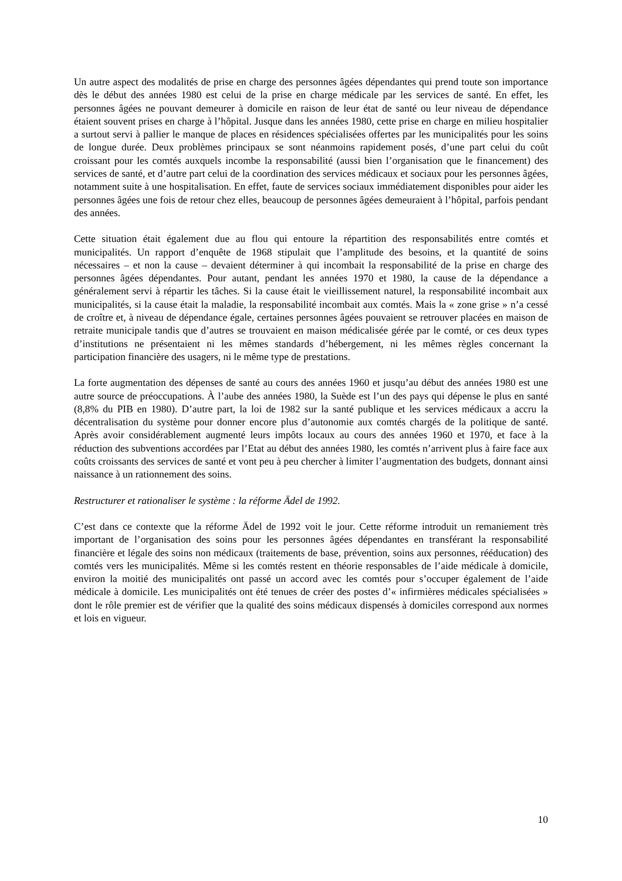Un autre aspect des modalités de prise en charge des personnes âgées dépendantes qui prend toute son importance dès le début des années 1980 est celui de la prise en charge médicale par les services de santé. En effet, les personnes âgées ne pouvant demeurer à domicile en raison de leur état de santé ou leur niveau de dépendance étaient souvent prises en charge à l’hôpital. Jusque dans les années 1980, cette prise en charge en milieu hospitalier a surtout servi à pallier le manque de places en résidences spécialisées offertes par les municipalités pour les soins de longue durée. Deux problèmes principaux se sont néanmoins rapidement posés, d’une part celui du coût croissant pour les comtés auxquels incombe la responsabilité (aussi bien l’organisation que le financement) des services de santé, et d’autre part celui de la coordination des services médicaux et sociaux pour les personnes âgées, notamment suite à une hospitalisation. En effet, faute de services sociaux immédiatement disponibles pour aider les personnes âgées une fois de retour chez elles, beaucoup de personnes âgées demeuraient à l’hôpital, parfois pendant des années.
Cette situation était également due au flou qui entoure la répartition des responsabilités entre comtés et municipalités. Un rapport d’enquête de 1968 stipulait que l’amplitude des besoins, et la quantité de soins nécessaires – et non la cause – devaient déterminer à qui incombait la responsabilité de la prise en charge des personnes âgées dépendantes. Pour autant, pendant les années 1970 et 1980, la cause de la dépendance a généralement servi à répartir les tâches. Si la cause était le vieillissement naturel, la responsabilité incombait aux municipalités, si la cause était la maladie, la responsabilité incombait aux comtés. Mais la « zone grise » n’a cessé de croître et, à niveau de dépendance égale, certaines personnes âgées pouvaient se retrouver placées en maison de retraite municipale tandis que d’autres se trouvaient en maison médicalisée gérée par le comté, or ces deux types d’institutions ne présentaient ni les mêmes standards d’hébergement, ni les mêmes règles concernant la participation financière des usagers, ni le même type de prestations.
La forte augmentation des dépenses de santé au cours des années 1960 et jusqu’au début des années 1980 est une autre source de préoccupations. À l’aube des années 1980, la Suède est l’un des pays qui dépense le plus en santé (8,8% du PIB en 1980). D’autre part, la loi de 1982 sur la santé publique et les services médicaux a accru la décentralisation du système pour donner encore plus d’autonomie aux comtés chargés de la politique de santé. Après avoir considérablement augmenté leurs impôts locaux au cours des années 1960 et 1970, et face à la réduction des subventions accordées par l’Etat au début des années 1980, les comtés n’arrivent plus à faire face aux coûts croissants des services de santé et vont peu à peu chercher à limiter l’augmentation des budgets, donnant ainsi naissance à un rationnement des soins.
Restructurer et rationaliser le système : la réforme Ädel de 1992.
C’est dans ce contexte que la réforme Ädel de 1992 voit le jour. Cette réforme introduit un remaniement très important de l’organisation des soins pour les personnes âgées dépendantes en transférant la responsabilité financière et légale des soins non médicaux (traitements de base, prévention, soins aux personnes, rééducation) des comtés vers les municipalités. Même si les comtés restent en théorie responsables de l’aide médicale à domicile, environ la moitié des municipalités ont passé un accord avec les comtés pour s’occuper également de l’aide médicale à domicile. Les municipalités ont été tenues de créer des postes d’« infirmières médicales spécialisées » dont le rôle premier est de vérifier que la qualité des soins médicaux dispensés à domiciles correspond aux normes et lois en vigueur.
10